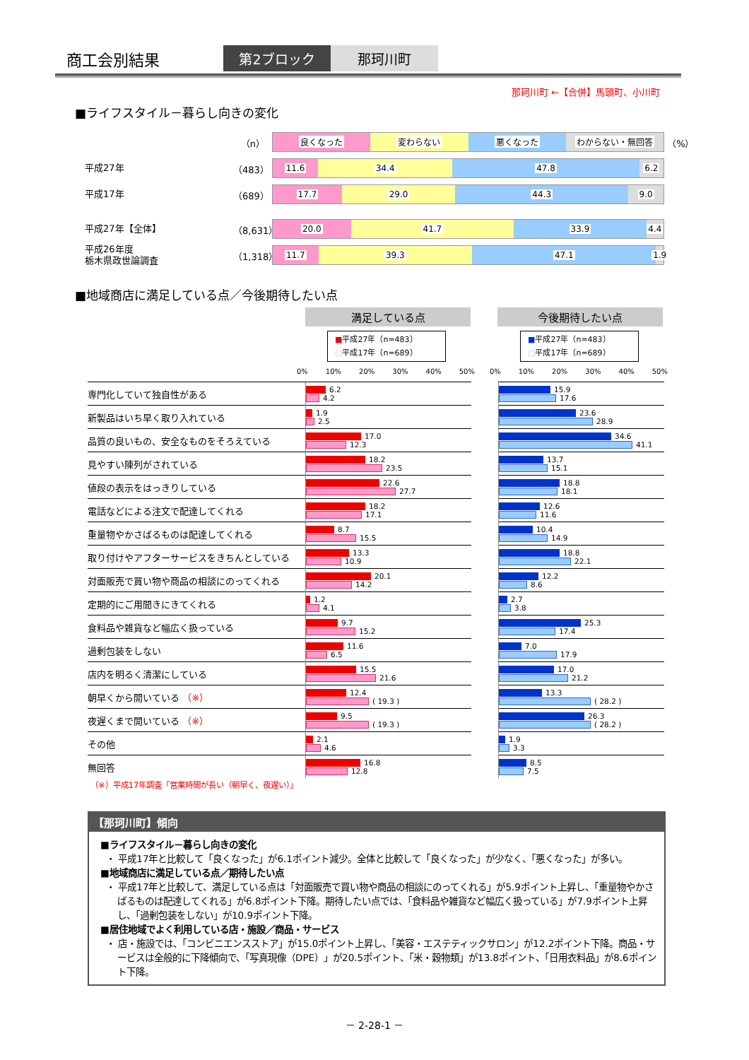商工会別結果
第2ブロック 那珂川町
那珂川町 ←【合併】馬頭町、小川町
■ライフスタイル－暮らし向きの変化
（n）
良くなった 変わらない 悪くなった わからない・無回答
（%）
平成27年
（483）
11.6 34.4 47.8 6.2
平成17年
（689）
17.7 29.0 44.3 9.0
平成27年【全体】
（8,631）
20.0 41.7 33.9 4.4
平成26年度
栃木県政世論調査
（1,318）
11.7 39.3 47.1 1.9
■地域商店に満足している点／今後期待したい点
満足している点 今後期待したい点
■平成27年（n=483）
□平成17年（n=689）
■平成27年（n=483）
□平成17年（n=689）
0% 10% 20% 30% 40% 50% 0% 10% 20% 30% 40% 50%
| 専門化していて独自性がある | 6.2 4.2 | | 15.9 17.6 |
| 新製品はいち早く取り入れている | 1.9 2.5 | | 23.6 28.9 |
| 品質の良いもの、安全なものをそろえている | 17.0 12.3 | | 34.6 41.1 |
| 見やすい陳列がされている | 18.2 23.5 | | 13.7 15.1 |
| 値段の表示をはっきりしている | 22.6 27.7 | | 18.8 18.1 |
| 電話などによる注文で配達してくれる | 18.2 17.1 | | 12.6 11.6 |
| 重量物やかさばるものは配達してくれる | 8.7 15.5 | | 10.4 14.9 |
| 取り付けやアフターサービスをきちんとしている | 13.3 10.9 | | 18.8 22.1 |
| 対面販売で買い物や商品の相談にのってくれる | 20.1 14.2 | | 12.2 8.6 |
| 定期的にご用聞きにきてくれる | 1.2 4.1 | | 2.7 3.8 |
| 食料品や雑貨など幅広く扱っている | 9.7 15.2 | | 25.3 17.4 |
| 過剰包装をしない | 11.6 6.5 | | 7.0 17.9 |
| 店内を明るく清潔にしている | 15.5 21.6 | | 17.0 21.2 |
| 朝早くから開いている （※） | 12.4 ( 19.3 ) | | 13.3 ( 28.2 ) |
| 夜遅くまで開いている （※） | 9.5 ( 19.3 ) | | 26.3 ( 28.2 ) |
| その他 | 2.1 4.6 | | 1.9 3.3 |
| 無回答 | 16.8 12.8 | | 8.5 7.5 |
（※）平成17年調査「営業時間が長い（朝早く、夜遅い）」
【那珂川町】傾向
■ライフスタイル－暮らし向きの変化
・ 平成17年と比較して「良くなった」が6.1ポイント減少。全体と比較して「良くなった」が少なく、「悪くなった」が多い。
■地域商店に満足している点／期待したい点
・ 平成17年と比較して、満足している点は「対面販売で買い物や商品の相談にのってくれる」が5.9ポイント上昇し、「重量物やかさばるものは配達してくれる」が6.8ポイント下降。期待したい点では、「食料品や雑貨など幅広く扱っている」が7.9ポイント上昇し、「過剰包装をしない」が10.9ポイント下降。
■居住地域でよく利用している店・施設／商品・サービス
・ 店・施設では、「コンビニエンスストア」が15.0ポイント上昇し、「美容・エステティックサロン」が12.2ポイント下降。商品・サービスは全般的に下降傾向で、「写真現像（DPE）」が20.5ポイント、「米・穀物類」が13.8ポイント、「日用衣料品」が8.6ポイント下降。
－ 2-28-1 －